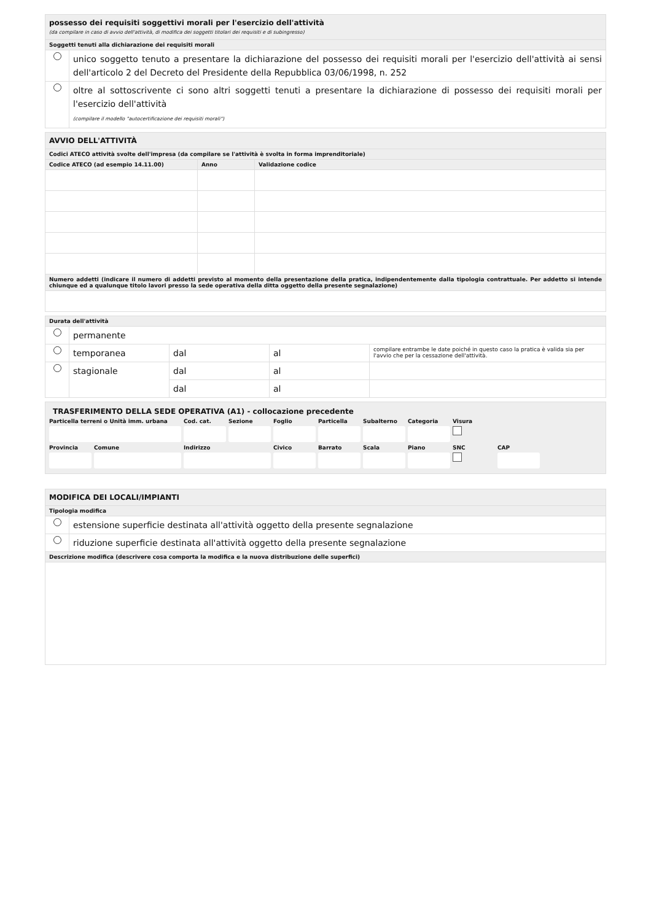| possesso dei requisiti soggettivi morali per l'esercizio dell'attività (da compilare in caso di avvio dell'attività, di modifica dei soggetti titolari dei requisiti e di subingresso) | |
| Soggetti tenuti alla dichiarazione dei requisiti morali | |
| | unico soggetto tenuto a presentare la dichiarazione del possesso dei requisiti morali per l'esercizio dell'attività ai sensi dell'articolo 2 del Decreto del Presidente della Repubblica 03/06/1998, n. 252 |
| | oltre al sottoscrivente ci sono altri soggetti tenuti a presentare la dichiarazione di possesso dei requisiti morali per l'esercizio dell'attività (compilare il modello "autocertificazione dei requisiti morali") |
| AVVIO DELL'ATTIVITÀ | | |
| Codici ATECO attività svolte dell'impresa (da compilare se l'attività è svolta in forma imprenditoriale) | | |
| Codice ATECO (ad esempio 14.11.00) | Anno | Validazione codice |
| Numero addetti (indicare il numero di addetti previsto al momento della presentazione della pratica, indipendentemente dalla tipologia contrattuale. Per addetto si intende chiunque ed a qualunque titolo lavori presso la sede operativa della ditta oggetto della presente segnalazione) | | |
| Durata dell'attività | | | | |
| | permanente | | | |
| | temporanea | dal | al | compilare entrambe le date poiché in questo caso la pratica è valida sia per l'avvio che per la cessazione dell'attività. |
| | stagionale | dal | al | |
| | | dal | al | |
TRASFERIMENTO DELLA SEDE OPERATIVA (A1) - collocazione precedente
Particella terreni o Unità imm. urbana
Cod. cat.
Sezione
Foglio
Particella
Subalterno
Categoria
Visura
Provincia
Comune
Indirizzo
Civico
Barrato
Scala
Piano
SNC
CAP
| MODIFICA DEI LOCALI/IMPIANTI | |
| Tipologia modifica | |
| | estensione superficie destinata all'attività oggetto della presente segnalazione |
| | riduzione superficie destinata all'attività oggetto della presente segnalazione |
| Descrizione modifica (descrivere cosa comporta la modifica e la nuova distribuzione delle superfici) | |